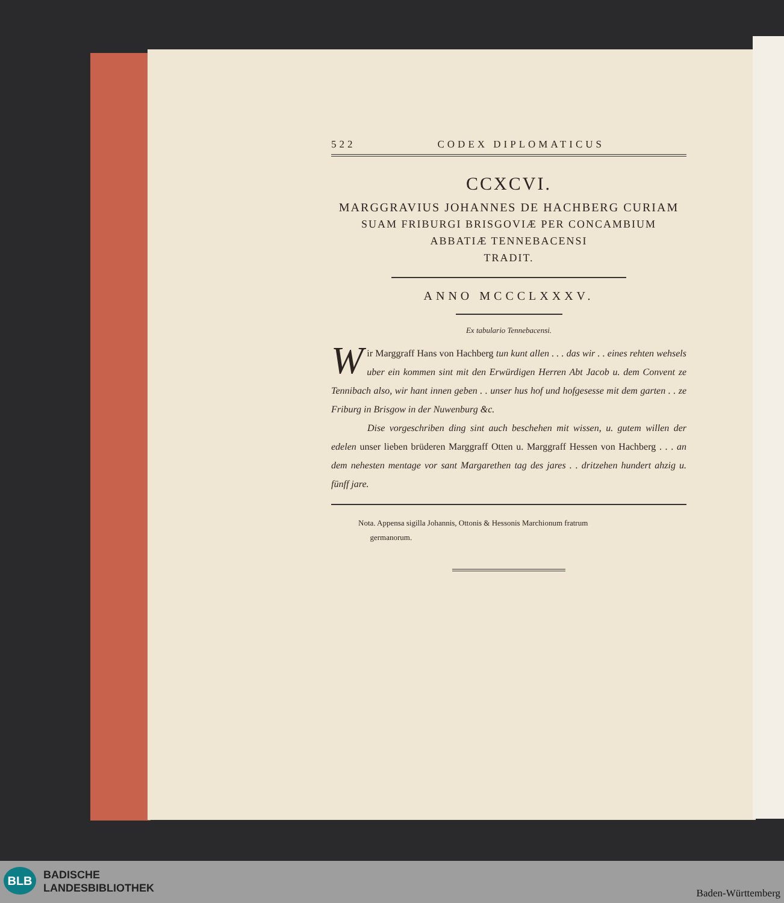522 CODEX DIPLOMATICUS
CCXCVI.
MARGGRAVIUS JOHANNES DE HACHBERG CURIAM
SUAM FRIBURGI BRISGOVIÆ PER CONCAMBIUM
ABBATIÆ TENNEBACENSI
TRADIT.
ANNO MCCCLXXXV.
Ex tabulario Tennebacensi.
Wir Marggraff Hans von Hachberg tun kunt allen . . . das wir . . eines rehten wehsels uber ein kommen sint mit den Erwürdigen Herren Abt Jacob u. dem Convent ze Tennibach also, wir hant innen geben . . unser hus hof und hofgesesse mit dem garten . . ze Friburg in Brisgow in der Nuwenburg &c.
Dise vorgeschriben ding sint auch beschehen mit wissen, u. gutem willen der edelen unser lieben brüderen Marggraff Otten u. Marggraff Hessen von Hachberg . . . an dem nehesten mentage vor sant Margarethen tag des jares . . dritzehen hundert ahzig u. fünff jare.
Nota. Appensa sigilla Johannis, Ottonis & Hessonis Marchionum fratrum
germanorum.
BLB
BADISCHE
LANDESBIBLIOTHEK
Baden-Württemberg